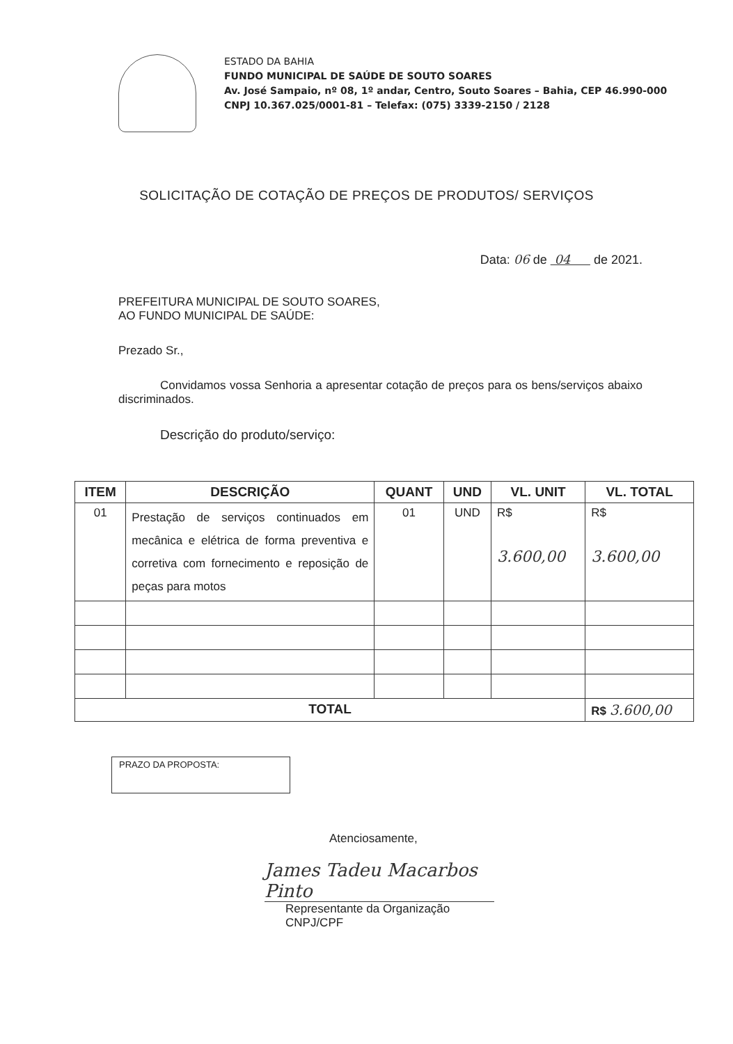ESTADO DA BAHIA
FUNDO MUNICIPAL DE SAÚDE DE SOUTO SOARES
Av. José Sampaio, nº 08, 1º andar, Centro, Souto Soares – Bahia, CEP 46.990-000
CNPJ 10.367.025/0001-81 – Telefax: (075) 3339-2150 / 2128
SOLICITAÇÃO DE COTAÇÃO DE PREÇOS DE PRODUTOS/ SERVIÇOS
Data: 06 de 04 de 2021.
PREFEITURA MUNICIPAL DE SOUTO SOARES,
AO FUNDO MUNICIPAL DE SAÚDE:
Prezado Sr.,
Convidamos vossa Senhoria a apresentar cotação de preços para os bens/serviços abaixo discriminados.
Descrição do produto/serviço:
| ITEM | DESCRIÇÃO | QUANT | UND | VL. UNIT | VL. TOTAL |
| --- | --- | --- | --- | --- | --- |
| 01 | Prestação de serviços continuados em mecânica e elétrica de forma preventiva e corretiva com fornecimento e reposição de peças para motos | 01 | UND | R$ 3.600,00 | R$ 3.600,00 |
| TOTAL | | | | | R$ 3.600,00 |
PRAZO DA PROPOSTA:
Atenciosamente,
James Tadeu Macarbos Pinto
Representante da Organização
CNPJ/CPF